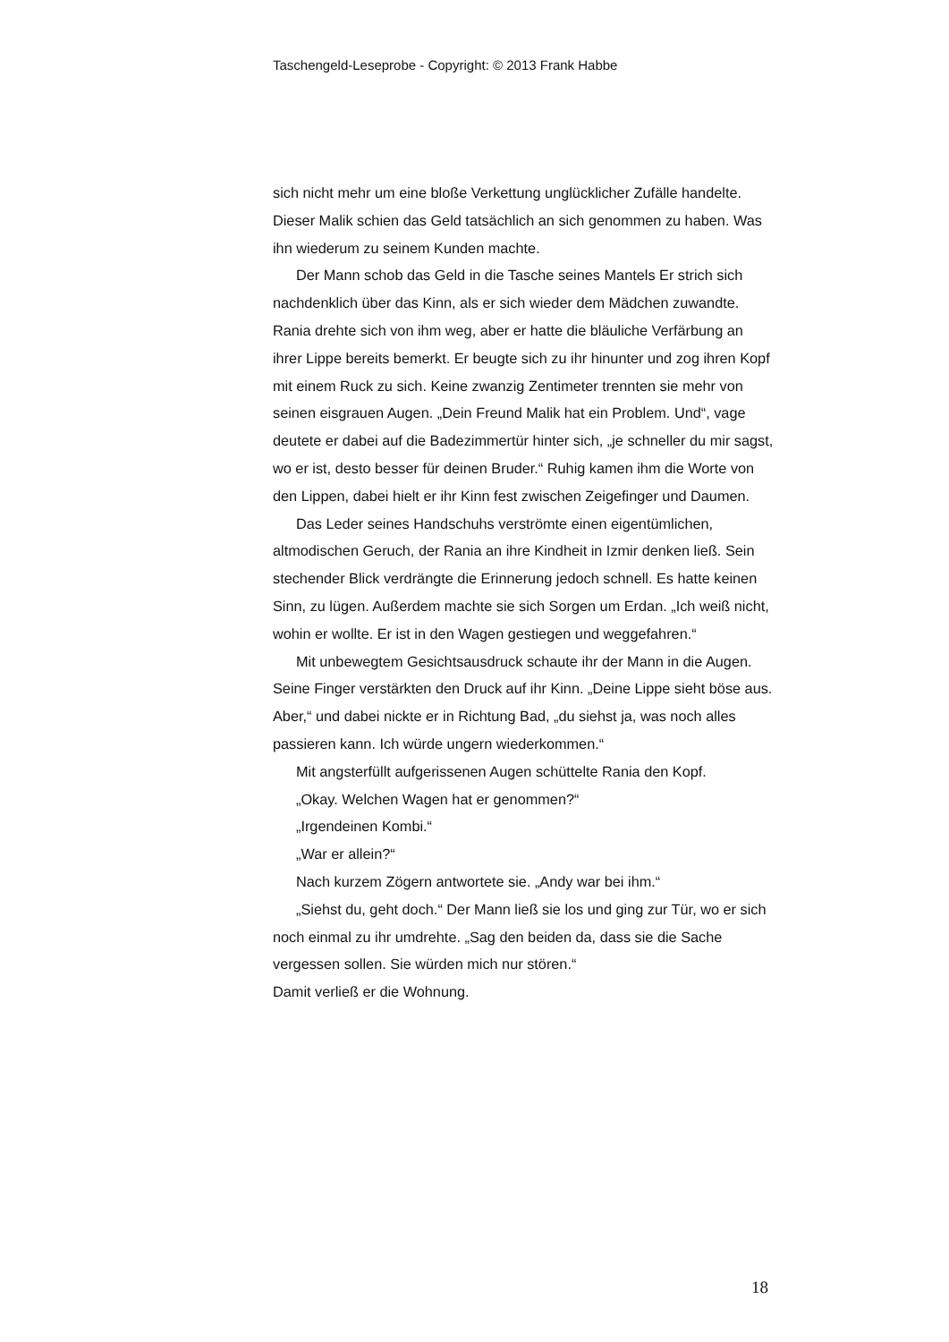Taschengeld-Leseprobe - Copyright: © 2013 Frank Habbe
sich nicht mehr um eine bloße Verkettung unglücklicher Zufälle handelte. Dieser Malik schien das Geld tatsächlich an sich genommen zu haben. Was ihn wiederum zu seinem Kunden machte.
Der Mann schob das Geld in die Tasche seines Mantels Er strich sich nachdenklich über das Kinn, als er sich wieder dem Mädchen zuwandte. Rania drehte sich von ihm weg, aber er hatte die bläuliche Verfärbung an ihrer Lippe bereits bemerkt. Er beugte sich zu ihr hinunter und zog ihren Kopf mit einem Ruck zu sich. Keine zwanzig Zentimeter trennten sie mehr von seinen eisgrauen Augen. „Dein Freund Malik hat ein Problem. Und“, vage deutete er dabei auf die Badezimmertür hinter sich, „je schneller du mir sagst, wo er ist, desto besser für deinen Bruder.“ Ruhig kamen ihm die Worte von den Lippen, dabei hielt er ihr Kinn fest zwischen Zeigefinger und Daumen.
Das Leder seines Handschuhs verströmte einen eigentümlichen, altmodischen Geruch, der Rania an ihre Kindheit in Izmir denken ließ. Sein stechender Blick verdrängte die Erinnerung jedoch schnell. Es hatte keinen Sinn, zu lügen. Außerdem machte sie sich Sorgen um Erdan. „Ich weiß nicht, wohin er wollte. Er ist in den Wagen gestiegen und weggefahren.“
Mit unbewegtem Gesichtsausdruck schaute ihr der Mann in die Augen. Seine Finger verstärkten den Druck auf ihr Kinn. „Deine Lippe sieht böse aus. Aber,“ und dabei nickte er in Richtung Bad, „du siehst ja, was noch alles passieren kann. Ich würde ungern wiederkommen.“
Mit angsterfüllt aufgerissenen Augen schüttelte Rania den Kopf.
„Okay. Welchen Wagen hat er genommen?“
„Irgendeinen Kombi.“
„War er allein?“
Nach kurzem Zögern antwortete sie. „Andy war bei ihm.“
„Siehst du, geht doch.“ Der Mann ließ sie los und ging zur Tür, wo er sich noch einmal zu ihr umdrehte. „Sag den beiden da, dass sie die Sache vergessen sollen. Sie würden mich nur stören.“
Damit verließ er die Wohnung.
18